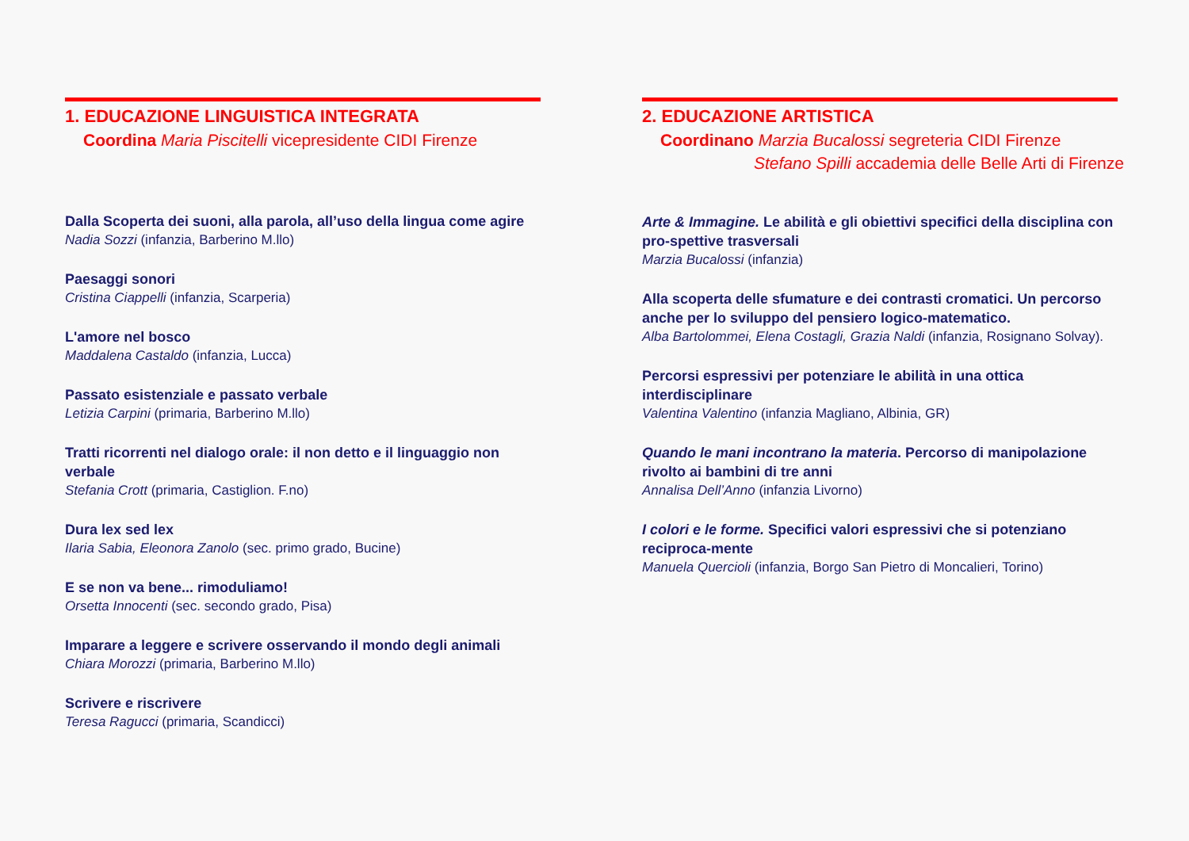1. EDUCAZIONE LINGUISTICA INTEGRATA
Coordina Maria Piscitelli vicepresidente CIDI Firenze
Dalla Scoperta dei suoni, alla parola, all’uso della lingua come agire
Nadia Sozzi (infanzia, Barberino M.llo)
Paesaggi sonori
Cristina Ciappelli (infanzia, Scarperia)
L'amore nel bosco
Maddalena Castaldo (infanzia, Lucca)
Passato esistenziale e passato verbale
Letizia Carpini (primaria, Barberino M.llo)
Tratti ricorrenti nel dialogo orale: il non detto e il linguaggio non verbale
Stefania Crott (primaria, Castiglion. F.no)
Dura lex sed lex
Ilaria Sabia, Eleonora Zanolo (sec. primo grado, Bucine)
E se non va bene... rimoduliamo!
Orsetta Innocenti (sec. secondo grado, Pisa)
Imparare a leggere e scrivere osservando il mondo degli animali
Chiara Morozzi (primaria, Barberino M.llo)
Scrivere e riscrivere
Teresa Ragucci (primaria, Scandicci)
2. EDUCAZIONE ARTISTICA
Coordinano Marzia Bucalossi segreteria CIDI Firenze
Stefano Spilli accademia delle Belle Arti di Firenze
Arte & Immagine. Le abilità e gli obiettivi specifici della disciplina con pro-spettive trasversali
Marzia Bucalossi (infanzia)
Alla scoperta delle sfumature e dei contrasti cromatici. Un percorso anche per lo sviluppo del pensiero logico-matematico.
Alba Bartolommei, Elena Costagli, Grazia Naldi (infanzia, Rosignano Solvay).
Percorsi espressivi per potenziare le abilità in una ottica interdisciplinare
Valentina Valentino (infanzia Magliano, Albinia, GR)
Quando le mani incontrano la materia. Percorso di manipolazione rivolto ai bambini di tre anni
Annalisa Dell’Anno (infanzia Livorno)
I colori e le forme. Specifici valori espressivi che si potenziano reciproca-mente
Manuela Quercioli (infanzia, Borgo San Pietro di Moncalieri, Torino)